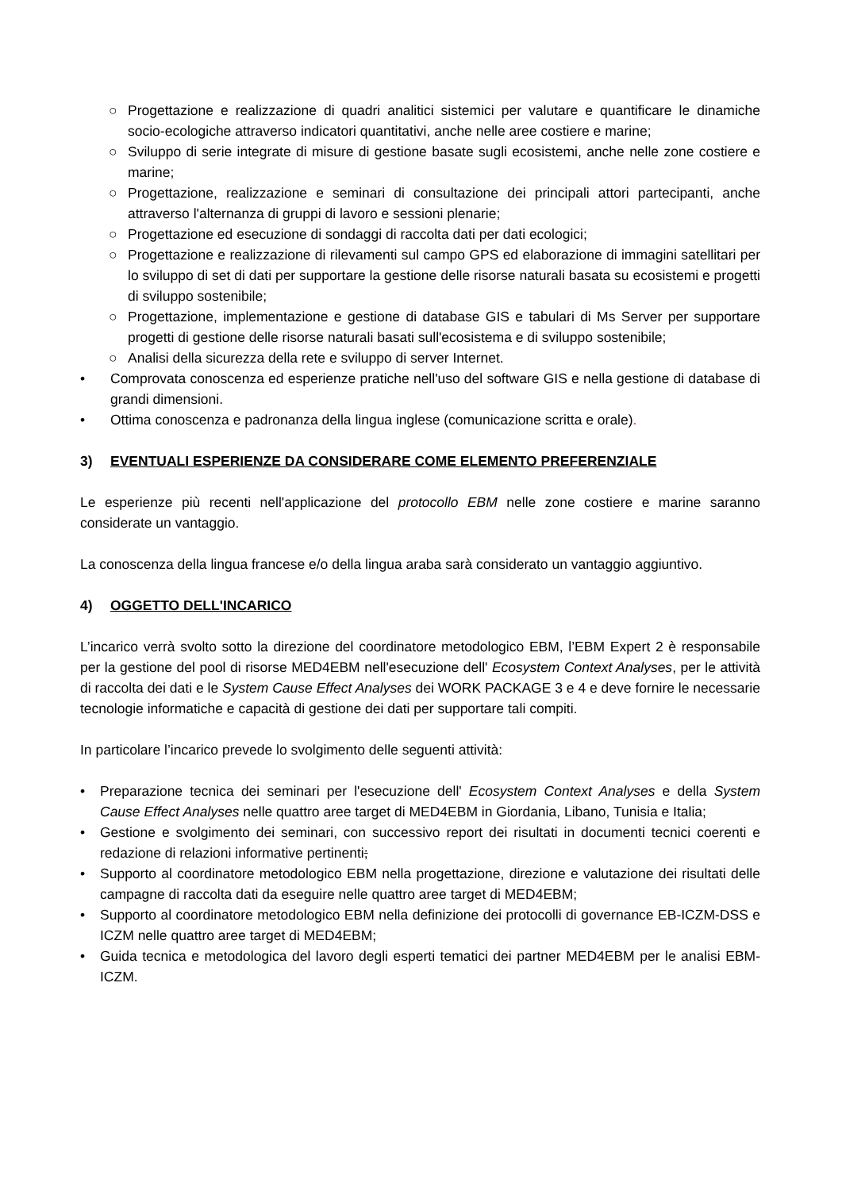○ Progettazione e realizzazione di quadri analitici sistemici per valutare e quantificare le dinamiche socio-ecologiche attraverso indicatori quantitativi, anche nelle aree costiere e marine;
○ Sviluppo di serie integrate di misure di gestione basate sugli ecosistemi, anche nelle zone costiere e marine;
○ Progettazione, realizzazione e seminari di consultazione dei principali attori partecipanti, anche attraverso l'alternanza di gruppi di lavoro e sessioni plenarie;
○ Progettazione ed esecuzione di sondaggi di raccolta dati per dati ecologici;
○ Progettazione e realizzazione di rilevamenti sul campo GPS ed elaborazione di immagini satellitari per lo sviluppo di set di dati per supportare la gestione delle risorse naturali basata su ecosistemi e progetti di sviluppo sostenibile;
○ Progettazione, implementazione e gestione di database GIS e tabulari di Ms Server per supportare progetti di gestione delle risorse naturali basati sull'ecosistema e di sviluppo sostenibile;
○ Analisi della sicurezza della rete e sviluppo di server Internet.
• Comprovata conoscenza ed esperienze pratiche nell'uso del software GIS e nella gestione di database di grandi dimensioni.
• Ottima conoscenza e padronanza della lingua inglese (comunicazione scritta e orale).
3) EVENTUALI ESPERIENZE DA CONSIDERARE COME ELEMENTO PREFERENZIALE
Le esperienze più recenti nell'applicazione del protocollo EBM nelle zone costiere e marine saranno considerate un vantaggio.
La conoscenza della lingua francese e/o della lingua araba sarà considerato un vantaggio aggiuntivo.
4) OGGETTO DELL'INCARICO
L’incarico verrà svolto sotto la direzione del coordinatore metodologico EBM, l’EBM Expert 2 è responsabile per la gestione del pool di risorse MED4EBM nell'esecuzione dell' Ecosystem Context Analyses, per le attività di raccolta dei dati e le System Cause Effect Analyses dei WORK PACKAGE 3 e 4 e deve fornire le necessarie tecnologie informatiche e capacità di gestione dei dati per supportare tali compiti.
In particolare l’incarico prevede lo svolgimento delle seguenti attività:
• Preparazione tecnica dei seminari per l'esecuzione dell' Ecosystem Context Analyses e della System Cause Effect Analyses nelle quattro aree target di MED4EBM in Giordania, Libano, Tunisia e Italia;
• Gestione e svolgimento dei seminari, con successivo report dei risultati in documenti tecnici coerenti e redazione di relazioni informative pertinenti;
• Supporto al coordinatore metodologico EBM nella progettazione, direzione e valutazione dei risultati delle campagne di raccolta dati da eseguire nelle quattro aree target di MED4EBM;
• Supporto al coordinatore metodologico EBM nella definizione dei protocolli di governance EB-ICZM-DSS e ICZM nelle quattro aree target di MED4EBM;
• Guida tecnica e metodologica del lavoro degli esperti tematici dei partner MED4EBM per le analisi EBM-ICZM.